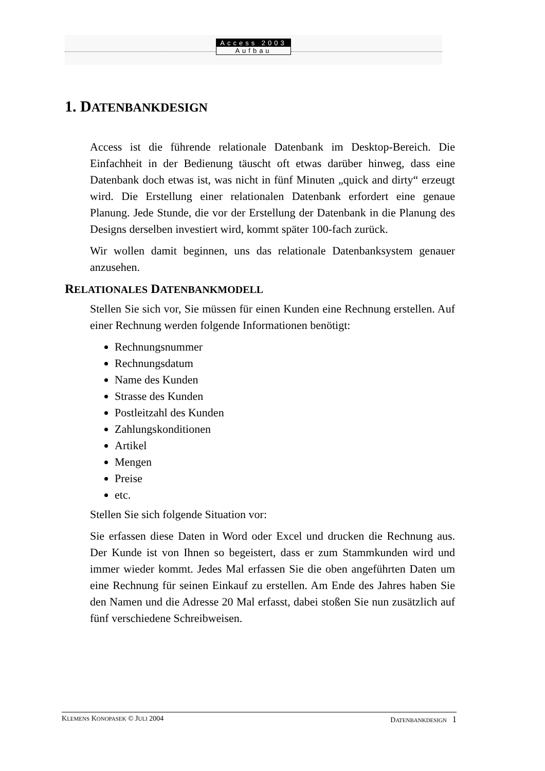Access 2003
Aufbau
1. DATENBANKDESIGN
Access ist die führende relationale Datenbank im Desktop-Bereich. Die Einfachheit in der Bedienung täuscht oft etwas darüber hinweg, dass eine Datenbank doch etwas ist, was nicht in fünf Minuten „quick and dirty“ erzeugt wird. Die Erstellung einer relationalen Datenbank erfordert eine genaue Planung. Jede Stunde, die vor der Erstellung der Datenbank in die Planung des Designs derselben investiert wird, kommt später 100-fach zurück.
Wir wollen damit beginnen, uns das relationale Datenbanksystem genauer anzusehen.
RELATIONALES DATENBANKMODELL
Stellen Sie sich vor, Sie müssen für einen Kunden eine Rechnung erstellen. Auf einer Rechnung werden folgende Informationen benötigt:
Rechnungsnummer
Rechnungsdatum
Name des Kunden
Strasse des Kunden
Postleitzahl des Kunden
Zahlungskonditionen
Artikel
Mengen
Preise
etc.
Stellen Sie sich folgende Situation vor:
Sie erfassen diese Daten in Word oder Excel und drucken die Rechnung aus. Der Kunde ist von Ihnen so begeistert, dass er zum Stammkunden wird und immer wieder kommt. Jedes Mal erfassen Sie die oben angeführten Daten um eine Rechnung für seinen Einkauf zu erstellen. Am Ende des Jahres haben Sie den Namen und die Adresse 20 Mal erfasst, dabei stoßen Sie nun zusätzlich auf fünf verschiedene Schreibweisen.
KLEMENS KONOPASEK © JULI 2004 DATENBANKDESIGN 1